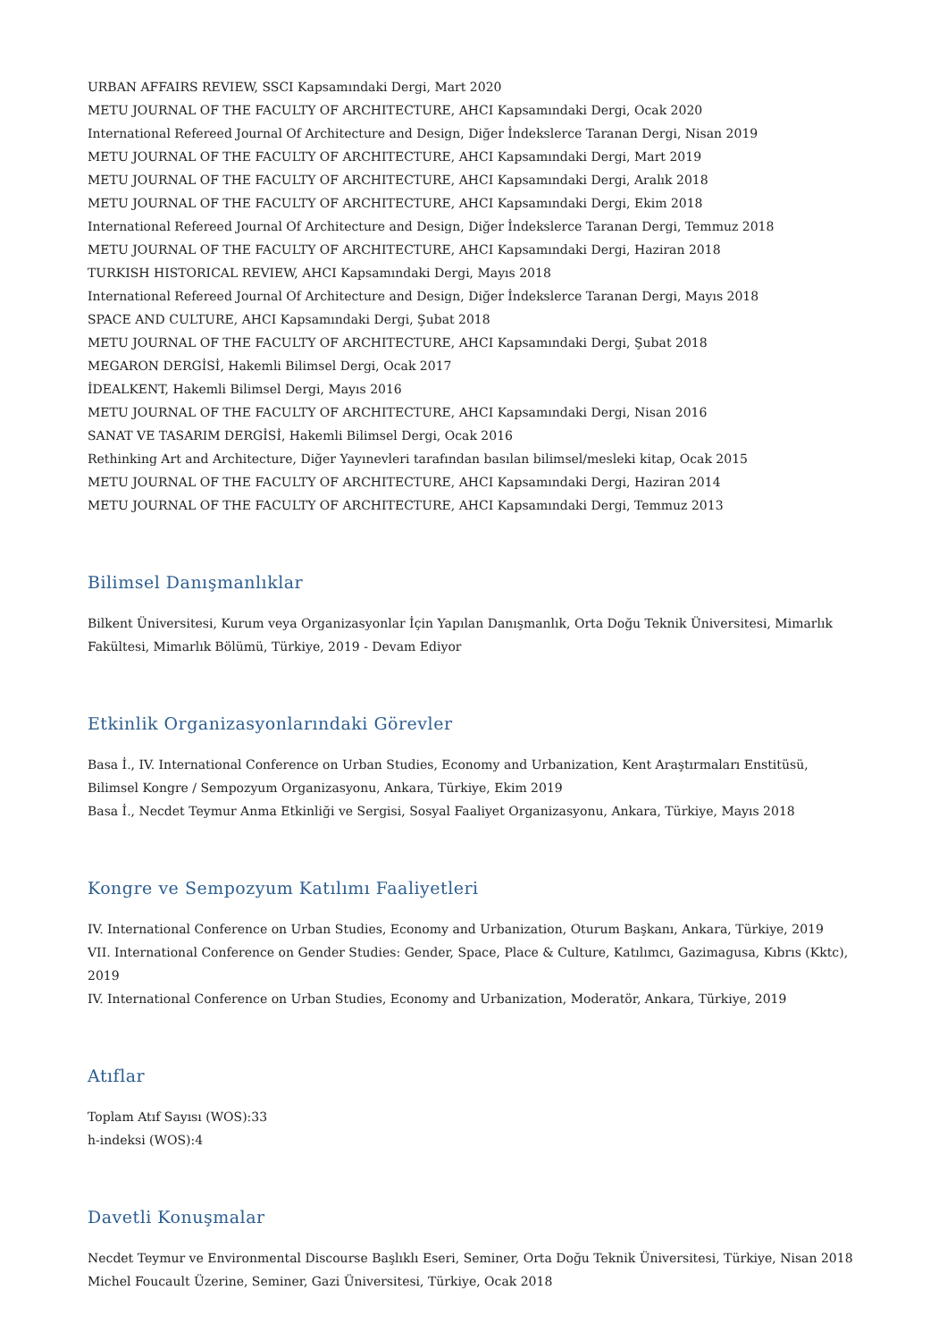URBAN AFFAIRS REVIEW, SSCI Kapsamındaki Dergi, Mart 2020
METU JOURNAL OF THE FACULTY OF ARCHITECTURE, AHCI Kapsamındaki Dergi, Ocak 2020
International Refereed Journal Of Architecture and Design, Diğer İndekslerce Taranan Dergi, Nisan 2019
METU JOURNAL OF THE FACULTY OF ARCHITECTURE, AHCI Kapsamındaki Dergi, Mart 2019
METU JOURNAL OF THE FACULTY OF ARCHITECTURE, AHCI Kapsamındaki Dergi, Aralık 2018
METU JOURNAL OF THE FACULTY OF ARCHITECTURE, AHCI Kapsamındaki Dergi, Ekim 2018
International Refereed Journal Of Architecture and Design, Diğer İndekslerce Taranan Dergi, Temmuz 2018
METU JOURNAL OF THE FACULTY OF ARCHITECTURE, AHCI Kapsamındaki Dergi, Haziran 2018
TURKISH HISTORICAL REVIEW, AHCI Kapsamındaki Dergi, Mayıs 2018
International Refereed Journal Of Architecture and Design, Diğer İndekslerce Taranan Dergi, Mayıs 2018
SPACE AND CULTURE, AHCI Kapsamındaki Dergi, Şubat 2018
METU JOURNAL OF THE FACULTY OF ARCHITECTURE, AHCI Kapsamındaki Dergi, Şubat 2018
MEGARON DERGİSİ, Hakemli Bilimsel Dergi, Ocak 2017
İDEALKENT, Hakemli Bilimsel Dergi, Mayıs 2016
METU JOURNAL OF THE FACULTY OF ARCHITECTURE, AHCI Kapsamındaki Dergi, Nisan 2016
SANAT VE TASARIM DERGİSİ, Hakemli Bilimsel Dergi, Ocak 2016
Rethinking Art and Architecture, Diğer Yayınevleri tarafından basılan bilimsel/mesleki kitap, Ocak 2015
METU JOURNAL OF THE FACULTY OF ARCHITECTURE, AHCI Kapsamındaki Dergi, Haziran 2014
METU JOURNAL OF THE FACULTY OF ARCHITECTURE, AHCI Kapsamındaki Dergi, Temmuz 2013
Bilimsel Danışmanlıklar
Bilkent Üniversitesi, Kurum veya Organizasyonlar İçin Yapılan Danışmanlık, Orta Doğu Teknik Üniversitesi, Mimarlık Fakültesi, Mimarlık Bölümü, Türkiye, 2019 - Devam Ediyor
Etkinlik Organizasyonlarındaki Görevler
Basa İ., IV. International Conference on Urban Studies, Economy and Urbanization, Kent Araştırmaları Enstitüsü, Bilimsel Kongre / Sempozyum Organizasyonu, Ankara, Türkiye, Ekim 2019
Basa İ., Necdet Teymur Anma Etkinliği ve Sergisi, Sosyal Faaliyet Organizasyonu, Ankara, Türkiye, Mayıs 2018
Kongre ve Sempozyum Katılımı Faaliyetleri
IV. International Conference on Urban Studies, Economy and Urbanization, Oturum Başkanı, Ankara, Türkiye, 2019
VII. International Conference on Gender Studies: Gender, Space, Place & Culture, Katılımcı, Gazimagusa, Kıbrıs (Kktc), 2019
IV. International Conference on Urban Studies, Economy and Urbanization, Moderatör, Ankara, Türkiye, 2019
Atıflar
Toplam Atıf Sayısı (WOS):33
h-indeksi (WOS):4
Davetli Konuşmalar
Necdet Teymur ve Environmental Discourse Başlıklı Eseri, Seminer, Orta Doğu Teknik Üniversitesi, Türkiye, Nisan 2018
Michel Foucault Üzerine, Seminer, Gazi Üniversitesi, Türkiye, Ocak 2018